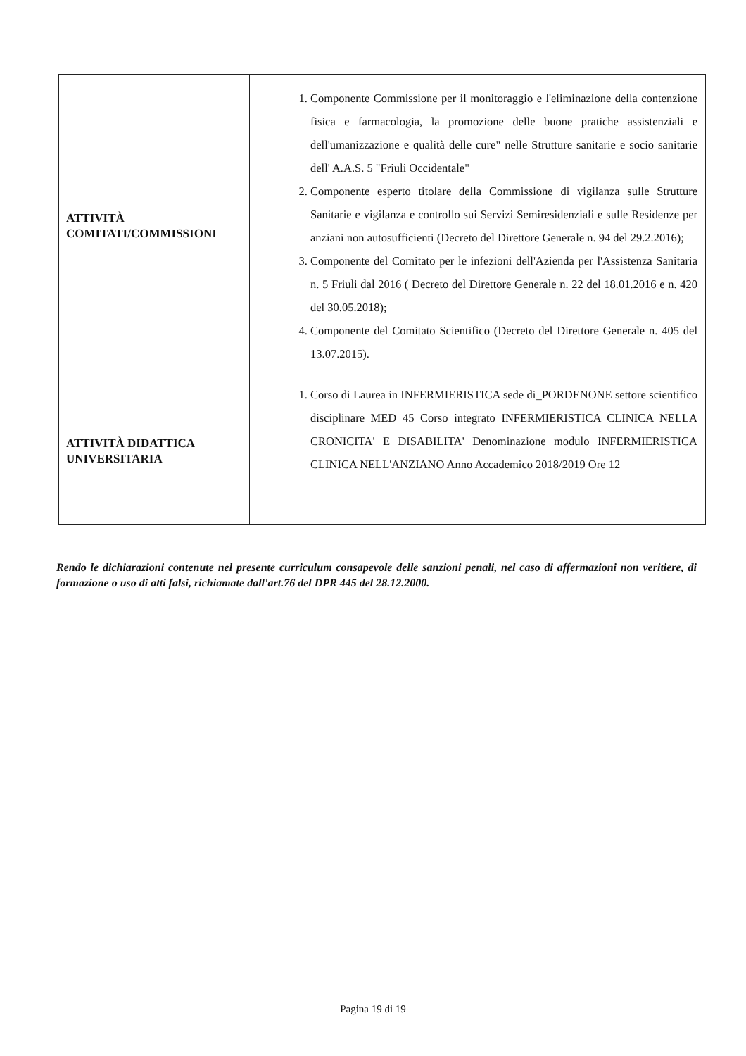| ATTIVITÀ COMITATI/COMMISSIONI | | 1. Componente Commissione per il monitoraggio e l'eliminazione della contenzione fisica e farmacologia, la promozione delle buone pratiche assistenziali e dell'umanizzazione e qualità delle cure" nelle Strutture sanitarie e socio sanitarie dell' A.A.S. 5 "Friuli Occidentale" 2. Componente esperto titolare della Commissione di vigilanza sulle Strutture Sanitarie e vigilanza e controllo sui Servizi Semiresidenziali e sulle Residenze per anziani non autosufficienti (Decreto del Direttore Generale n. 94 del 29.2.2016); 3. Componente del Comitato per le infezioni dell'Azienda per l'Assistenza Sanitaria n. 5 Friuli dal 2016 ( Decreto del Direttore Generale n. 22 del 18.01.2016 e n. 420 del 30.05.2018); 4. Componente del Comitato Scientifico (Decreto del Direttore Generale n. 405 del 13.07.2015). |
| ATTIVITÀ DIDATTICA UNIVERSITARIA | | 1. Corso di Laurea in INFERMIERISTICA sede di_PORDENONE settore scientifico disciplinare MED 45 Corso integrato INFERMIERISTICA CLINICA NELLA CRONICITA' E DISABILITA' Denominazione modulo INFERMIERISTICA CLINICA NELL'ANZIANO Anno Accademico 2018/2019 Ore 12 |
Rendo le dichiarazioni contenute nel presente curriculum consapevole delle sanzioni penali, nel caso di affermazioni non veritiere, di formazione o uso di atti falsi, richiamate dall'art.76 del DPR 445 del 28.12.2000.
Pagina 19 di 19